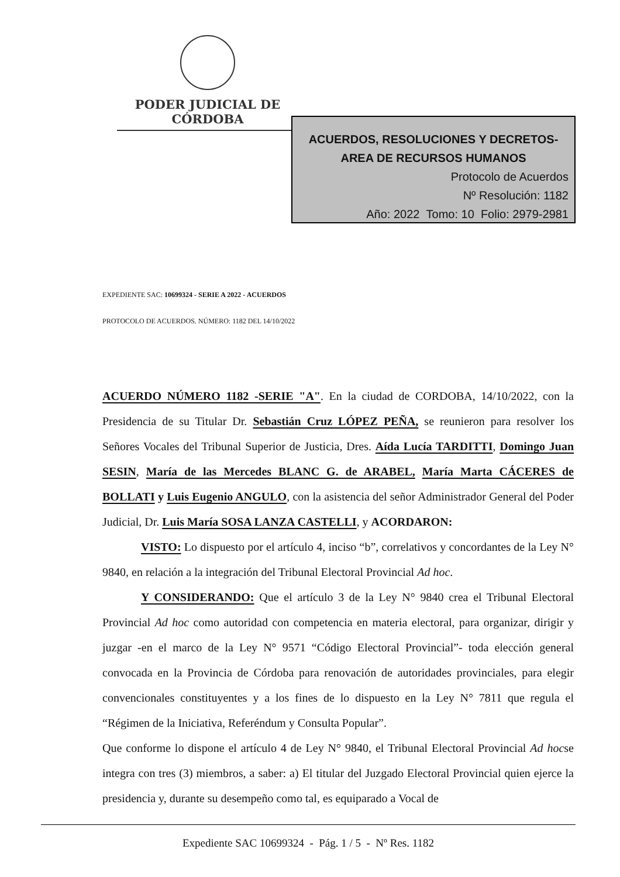PODER JUDICIAL DE CÓRDOBA
ACUERDOS, RESOLUCIONES Y DECRETOS-
AREA DE RECURSOS HUMANOS
Protocolo de Acuerdos
Nº Resolución: 1182
Año: 2022 Tomo: 10 Folio: 2979-2981
EXPEDIENTE SAC: 10699324 - SERIE A 2022 - ACUERDOS
PROTOCOLO DE ACUERDOS. NÚMERO: 1182 DEL 14/10/2022
ACUERDO NÚMERO 1182 -SERIE "A". En la ciudad de CORDOBA, 14/10/2022, con la Presidencia de su Titular Dr. Sebastián Cruz LÓPEZ PEÑA, se reunieron para resolver los Señores Vocales del Tribunal Superior de Justicia, Dres. Aída Lucía TARDITTI, Domingo Juan SESIN, María de las Mercedes BLANC G. de ARABEL, María Marta CÁCERES de BOLLATI y Luis Eugenio ANGULO, con la asistencia del señor Administrador General del Poder Judicial, Dr. Luis María SOSA LANZA CASTELLI, y ACORDARON:
VISTO: Lo dispuesto por el artículo 4, inciso “b”, correlativos y concordantes de la Ley N° 9840, en relación a la integración del Tribunal Electoral Provincial Ad hoc.
Y CONSIDERANDO: Que el artículo 3 de la Ley N° 9840 crea el Tribunal Electoral Provincial Ad hoc como autoridad con competencia en materia electoral, para organizar, dirigir y juzgar -en el marco de la Ley N° 9571 “Código Electoral Provincial”- toda elección general convocada en la Provincia de Córdoba para renovación de autoridades provinciales, para elegir convencionales constituyentes y a los fines de lo dispuesto en la Ley N° 7811 que regula el “Régimen de la Iniciativa, Referéndum y Consulta Popular”.
Que conforme lo dispone el artículo 4 de Ley N° 9840, el Tribunal Electoral Provincial Ad hocse integra con tres (3) miembros, a saber: a) El titular del Juzgado Electoral Provincial quien ejerce la presidencia y, durante su desempeño como tal, es equiparado a Vocal de
Expediente SAC 10699324 - Pág. 1 / 5 - Nº Res. 1182